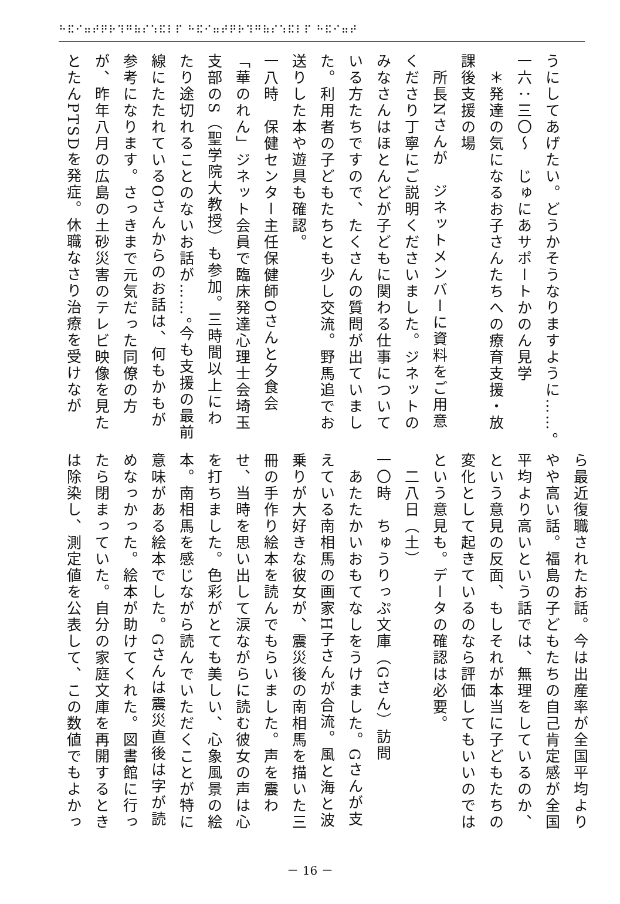⠓⠯⠊⠶⠞⠟⠗⠹⠛⠷⠎⠱⠯⠇⠏ ⠓⠯⠊⠶⠞⠟⠗⠹⠛⠷⠎⠱⠯⠇⠏ ⠓⠯⠊⠶⠞
うにしてあげたい。どうかそうなりますように……。
一六：三〇～　じゅにあサポートかのん見学
　＊発達の気になるお子さんたちへの療育支援・放課後支援の場
　所長Nさんが　ジネットメンバーに資料をご用意くださり丁寧にご説明くださいました。ジネットのみなさんはほとんどが子どもに関わる仕事についている方たちですので、たくさんの質問が出ていました。利用者の子どもたちとも少し交流。野馬追でお送りした本や遊具も確認。
一八時　保健センター主任保健師Oさんと夕食会
「華のれん」ジネット会員で臨床発達心理士会埼玉支部のS（聖学院大教授）も参加。三時間以上にわたり途切れることのないお話が……。今も支援の最前線にたたれているOさんからのお話は、何もかもが参考になります。さっきまで元気だった同僚の方が、昨年八月の広島の土砂災害のテレビ映像を見たとたんPTSDを発症。休職なさり治療を受けなが
ら最近復職されたお話。今は出産率が全国平均よりやや高い話。福島の子どもたちの自己肯定感が全国平均より高いという話では、無理をしているのか、という意見の反面、もしそれが本当に子どもたちの変化として起きているのなら評価してもいいのではという意見も。データの確認は必要。
　二八日（土）
一〇時　ちゅうりっぷ文庫（Gさん）訪問
　あたたかいおもてなしをうけました。Gさんが支えている南相馬の画家H子さんが合流。風と海と波乗りが大好きな彼女が、震災後の南相馬を描いた三冊の手作り絵本を読んでもらいました。声を震わせ、当時を思い出して涙ながらに読む彼女の声は心を打ちました。色彩がとても美しい、心象風景の絵本。南相馬を感じながら読んでいただくことが特に意味がある絵本でした。Gさんは震災直後は字が読めなっかった。絵本が助けてくれた。図書館に行ったら閉まっていた。自分の家庭文庫を再開するときは除染し、測定値を公表して、この数値でもよかっ
－ 16 －